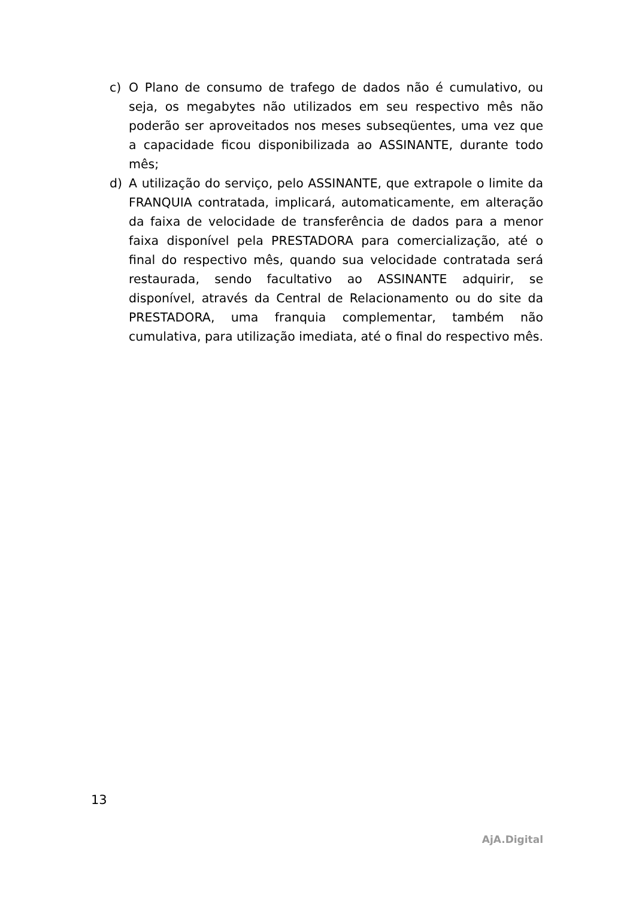c) O Plano de consumo de trafego de dados não é cumulativo, ou seja, os megabytes não utilizados em seu respectivo mês não poderão ser aproveitados nos meses subseqüentes, uma vez que a capacidade ficou disponibilizada ao ASSINANTE, durante todo mês;
d) A utilização do serviço, pelo ASSINANTE, que extrapole o limite da FRANQUIA contratada, implicará, automaticamente, em alteração da faixa de velocidade de transferência de dados para a menor faixa disponível pela PRESTADORA para comercialização, até o final do respectivo mês, quando sua velocidade contratada será restaurada, sendo facultativo ao ASSINANTE adquirir, se disponível, através da Central de Relacionamento ou do site da PRESTADORA, uma franquia complementar, também não cumulativa, para utilização imediata, até o final do respectivo mês.
13
AjA.Digital